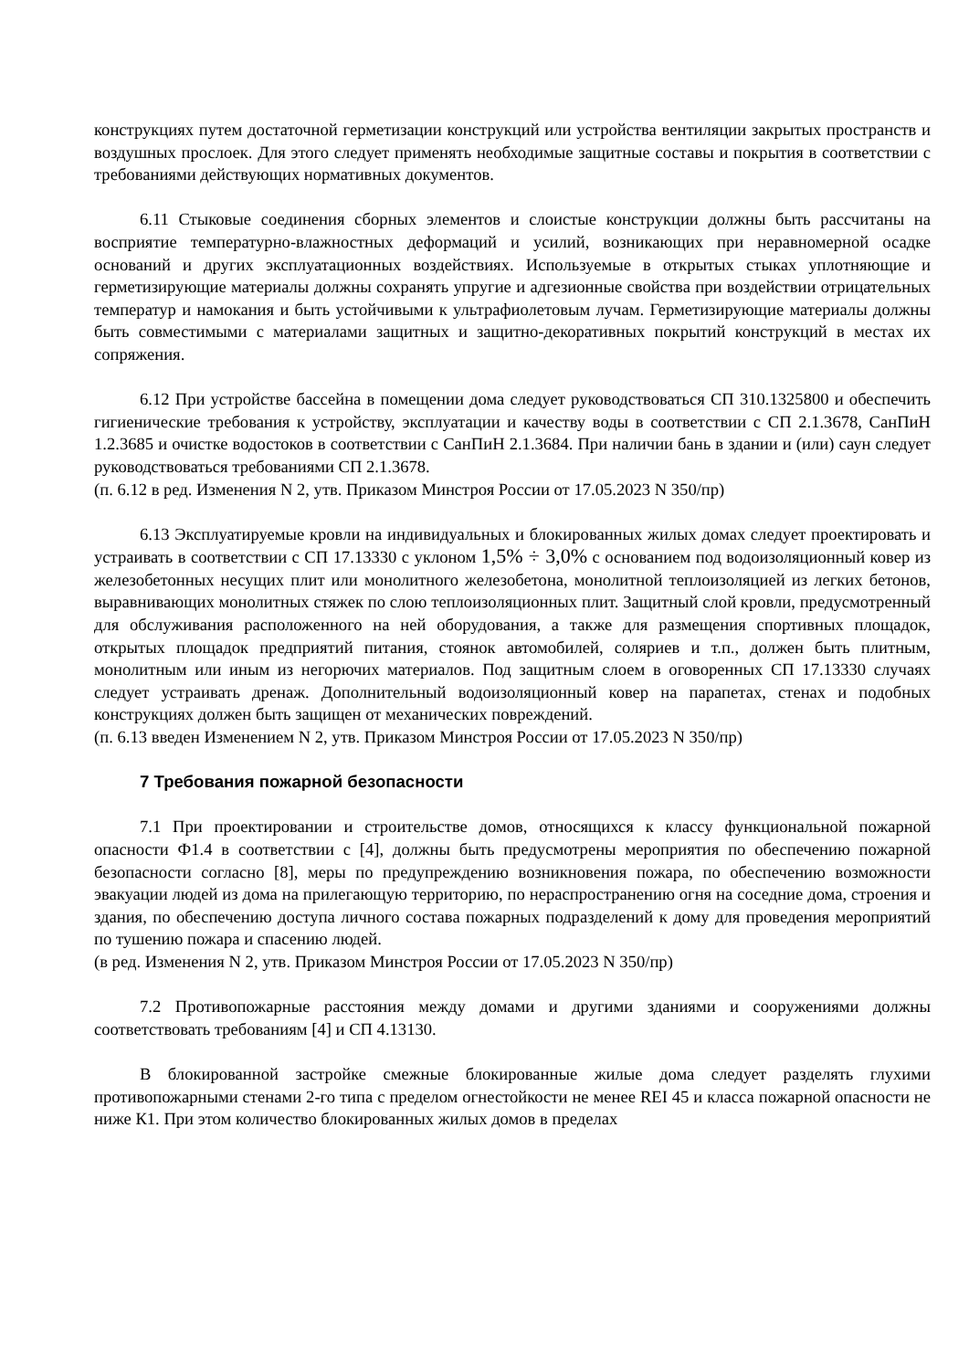конструкциях путем достаточной герметизации конструкций или устройства вентиляции закрытых пространств и воздушных прослоек. Для этого следует применять необходимые защитные составы и покрытия в соответствии с требованиями действующих нормативных документов.
6.11 Стыковые соединения сборных элементов и слоистые конструкции должны быть рассчитаны на восприятие температурно-влажностных деформаций и усилий, возникающих при неравномерной осадке оснований и других эксплуатационных воздействиях. Используемые в открытых стыках уплотняющие и герметизирующие материалы должны сохранять упругие и адгезионные свойства при воздействии отрицательных температур и намокания и быть устойчивыми к ультрафиолетовым лучам. Герметизирующие материалы должны быть совместимыми с материалами защитных и защитно-декоративных покрытий конструкций в местах их сопряжения.
6.12 При устройстве бассейна в помещении дома следует руководствоваться СП 310.1325800 и обеспечить гигиенические требования к устройству, эксплуатации и качеству воды в соответствии с СП 2.1.3678, СанПиН 1.2.3685 и очистке водостоков в соответствии с СанПиН 2.1.3684. При наличии бань в здании и (или) саун следует руководствоваться требованиями СП 2.1.3678.
(п. 6.12 в ред. Изменения N 2, утв. Приказом Минстроя России от 17.05.2023 N 350/пр)
6.13 Эксплуатируемые кровли на индивидуальных и блокированных жилых домах следует проектировать и устраивать в соответствии с СП 17.13330 с уклоном 1,5% ÷ 3,0% с основанием под водоизоляционный ковер из железобетонных несущих плит или монолитного железобетона, монолитной теплоизоляцией из легких бетонов, выравнивающих монолитных стяжек по слою теплоизоляционных плит. Защитный слой кровли, предусмотренный для обслуживания расположенного на ней оборудования, а также для размещения спортивных площадок, открытых площадок предприятий питания, стоянок автомобилей, соляриев и т.п., должен быть плитным, монолитным или иным из негорючих материалов. Под защитным слоем в оговоренных СП 17.13330 случаях следует устраивать дренаж. Дополнительный водоизоляционный ковер на парапетах, стенах и подобных конструкциях должен быть защищен от механических повреждений.
(п. 6.13 введен Изменением N 2, утв. Приказом Минстроя России от 17.05.2023 N 350/пр)
7 Требования пожарной безопасности
7.1 При проектировании и строительстве домов, относящихся к классу функциональной пожарной опасности Ф1.4 в соответствии с [4], должны быть предусмотрены мероприятия по обеспечению пожарной безопасности согласно [8], меры по предупреждению возникновения пожара, по обеспечению возможности эвакуации людей из дома на прилегающую территорию, по нераспространению огня на соседние дома, строения и здания, по обеспечению доступа личного состава пожарных подразделений к дому для проведения мероприятий по тушению пожара и спасению людей.
(в ред. Изменения N 2, утв. Приказом Минстроя России от 17.05.2023 N 350/пр)
7.2 Противопожарные расстояния между домами и другими зданиями и сооружениями должны соответствовать требованиям [4] и СП 4.13130.
В блокированной застройке смежные блокированные жилые дома следует разделять глухими противопожарными стенами 2-го типа с пределом огнестойкости не менее REI 45 и класса пожарной опасности не ниже К1. При этом количество блокированных жилых домов в пределах